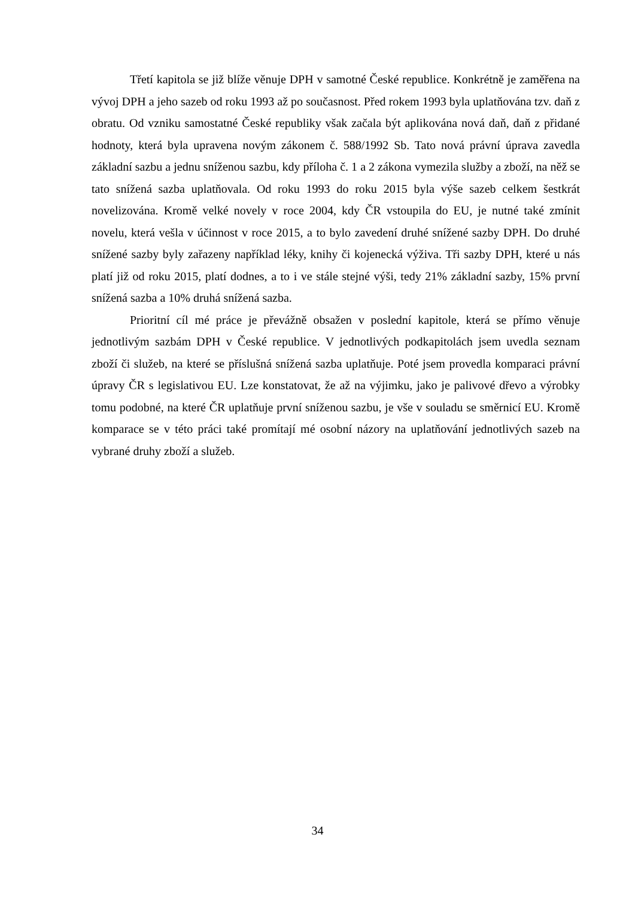Třetí kapitola se již blíže věnuje DPH v samotné České republice. Konkrétně je zaměřena na vývoj DPH a jeho sazeb od roku 1993 až po současnost. Před rokem 1993 byla uplatňována tzv. daň z obratu. Od vzniku samostatné České republiky však začala být aplikována nová daň, daň z přidané hodnoty, která byla upravena novým zákonem č. 588/1992 Sb. Tato nová právní úprava zavedla základní sazbu a jednu sníženou sazbu, kdy příloha č. 1 a 2 zákona vymezila služby a zboží, na něž se tato snížená sazba uplatňovala. Od roku 1993 do roku 2015 byla výše sazeb celkem šestkrát novelizována. Kromě velké novely v roce 2004, kdy ČR vstoupila do EU, je nutné také zmínit novelu, která vešla v účinnost v roce 2015, a to bylo zavedení druhé snížené sazby DPH. Do druhé snížené sazby byly zařazeny například léky, knihy či kojenecká výživa. Tři sazby DPH, které u nás platí již od roku 2015, platí dodnes, a to i ve stále stejné výši, tedy 21% základní sazby, 15% první snížená sazba a 10% druhá snížená sazba.
Prioritní cíl mé práce je převážně obsažen v poslední kapitole, která se přímo věnuje jednotlivým sazbám DPH v České republice. V jednotlivých podkapitolách jsem uvedla seznam zboží či služeb, na které se příslušná snížená sazba uplatňuje. Poté jsem provedla komparaci právní úpravy ČR s legislativou EU. Lze konstatovat, že až na výjimku, jako je palivové dřevo a výrobky tomu podobné, na které ČR uplatňuje první sníženou sazbu, je vše v souladu se směrnicí EU. Kromě komparace se v této práci také promítají mé osobní názory na uplatňování jednotlivých sazeb na vybrané druhy zboží a služeb.
34